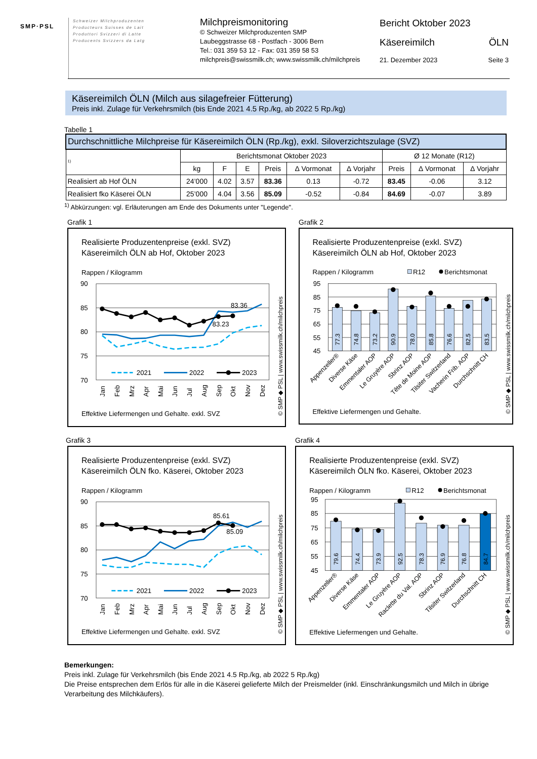SMP·PSL
Schweizer Milchproduzenten
Producteurs Suisses de Lait
Produttori Svizzeri di Latte
Producents Svizzers da Latg
Milchpreismonitoring
© Schweizer Milchproduzenten SMP
Laubeggstrasse 68 - Postfach - 3006 Bern
Tel.: 031 359 53 12 - Fax: 031 359 58 53
milchpreis@swissmilk.ch; www.swissmilk.ch/milchpreis
Bericht Oktober 2023
Käsereimilch ÖLN
21. Dezember 2023 Seite 3
Käsereimilch ÖLN (Milch aus silagefreier Fütterung)
Preis inkl. Zulage für Verkehrsmilch (bis Ende 2021 4.5 Rp./kg, ab 2022 5 Rp./kg)
Tabelle 1
| Durchschnittliche Milchpreise für Käsereimilch ÖLN (Rp./kg), exkl. Siloverzichtszulage (SVZ) | | | | | | | | | |
| <sup>1)</sup> | Berichtsmonat Oktober 2023 | | | | | | Ø 12 Monate (R12) | | |
| | kg | F | E | Preis | ∆ Vormonat | ∆ Vorjahr | Preis | ∆ Vormonat | ∆ Vorjahr |
| Realisiert ab Hof ÖLN | 24’000 | 4.02 | 3.57 | 83.36 | 0.13 | -0.72 | 83.45 | -0.06 | 3.12 |
| Realisiert fko Käserei ÖLN | 25’000 | 4.04 | 3.56 | 85.09 | -0.52 | -0.84 | 84.69 | -0.07 | 3.89 |
<sup>1)</sup> Abkürzungen: vgl. Erläuterungen am Ende des Dokuments unter "Legende".
Grafik 1
Realisierte Produzentenpreise (exkl. SVZ)
Käsereimilch ÖLN ab Hof, Oktober 2023
Rappen / Kilogramm
90
85
80
75
70
83.36
83.23
2021
2022
2023
Jan
Feb
Mrz
Apr
Mai
Jun
Jul
Aug
Sep
Okt
Nov
Dez
Effektive Liefermengen und Gehalte. exkl. SVZ
© SMP ◆ PSL | www.swissmilk.ch/milchpreis
Grafik 2
Realisierte Produzentenpreise (exkl. SVZ)
Käsereimilch ÖLN ab Hof, Oktober 2023
Rappen / Kilogramm
R12
Berichtsmonat
95
85
75
65
55
45
77.3
74.8
73.2
90.9
78.0
85.8
76.6
82.5
83.5
Appenzeller®
Diverse Käse
Emmentaler AOP
Le Gruyère AOP
Sbrinz AOP
Tête de Moine AOP
Tilsiter Switzerland
Vacherin Frib. AOP
Durchschnitt CH
Effektive Liefermengen und Gehalte.
© SMP ◆ PSL | www.swissmilk.ch/milchpreis
Grafik 3
Realisierte Produzentenpreise (exkl. SVZ)
Käsereimilch ÖLN fko. Käserei, Oktober 2023
Rappen / Kilogramm
90
85
80
75
70
85.61
85.09
2021
2022
2023
Jan
Feb
Mrz
Apr
Mai
Jun
Jul
Aug
Sep
Okt
Nov
Dez
Effektive Liefermengen und Gehalte. exkl. SVZ
© SMP ◆ PSL | www.swissmilk.ch/milchpreis
Grafik 4
Realisierte Produzentenpreise (exkl. SVZ)
Käsereimilch ÖLN fko. Käserei, Oktober 2023
Rappen / Kilogramm
R12
Berichtsmonat
95
85
75
65
55
45
79.6
74.4
73.9
92.5
78.3
76.9
76.8
84.7
Appenzeller®
Diverse Käse
Emmentaler AOP
Le Gruyère AOP
Raclette du Val. AOP
Sbrinz AOP
Tilsiter Switzerland
Durchschnitt CH
Effektive Liefermengen und Gehalte.
© SMP ◆ PSL | www.swissmilk.ch/milchpreis
Bemerkungen:
Preis inkl. Zulage für Verkehrsmilch (bis Ende 2021 4.5 Rp./kg, ab 2022 5 Rp./kg)
Die Preise entsprechen dem Erlös für alle in die Käserei gelieferte Milch der Preismelder (inkl. Einschränkungsmilch und Milch in übrige Verarbeitung des Milchkäufers).